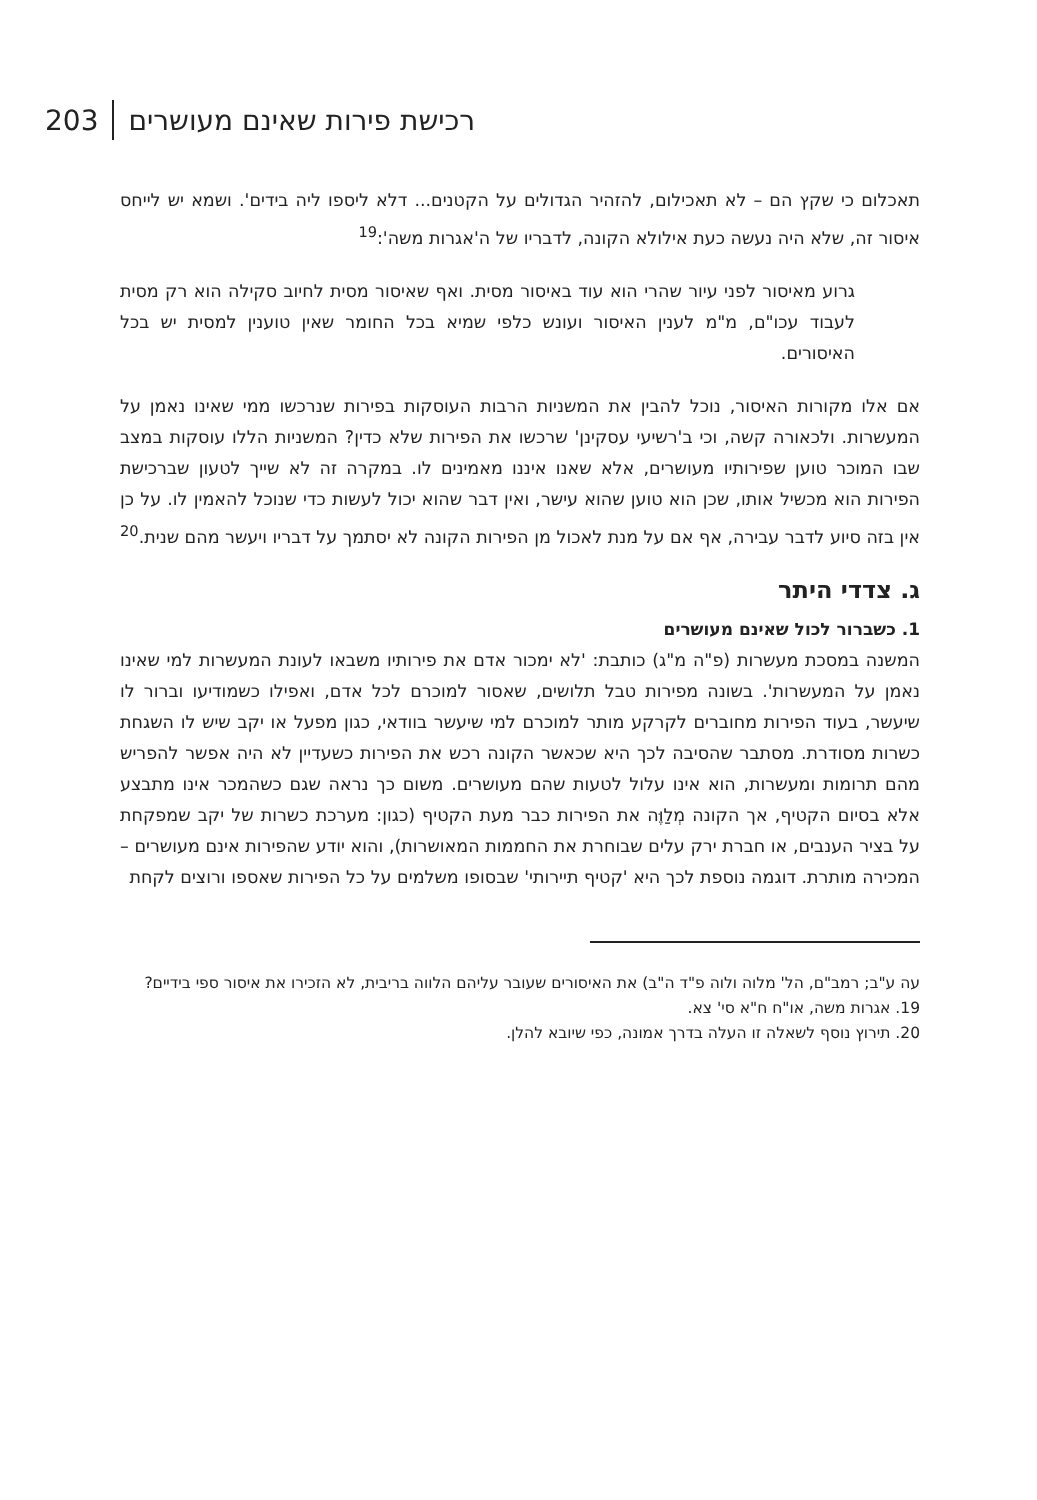203 רכישת פירות שאינם מעושרים
תאכלום כי שקץ הם – לא תאכילום, להזהיר הגדולים על הקטנים... דלא ליספו ליה בידים'. ושמא יש לייחס איסור זה, שלא היה נעשה כעת אילולא הקונה, לדבריו של ה'אגרות משה':<sup>19</sup>
גרוע מאיסור לפני עיור שהרי הוא עוד באיסור מסית. ואף שאיסור מסית לחיוב סקילה הוא רק מסית לעבוד עכו"ם, מ"מ לענין האיסור ועונש כלפי שמיא בכל החומר שאין טוענין למסית יש בכל האיסורים.
אם אלו מקורות האיסור, נוכל להבין את המשניות הרבות העוסקות בפירות שנרכשו ממי שאינו נאמן על המעשרות. ולכאורה קשה, וכי ב'רשיעי עסקינן' שרכשו את הפירות שלא כדין? המשניות הללו עוסקות במצב שבו המוכר טוען שפירותיו מעושרים, אלא שאנו איננו מאמינים לו. במקרה זה לא שייך לטעון שברכישת הפירות הוא מכשיל אותו, שכן הוא טוען שהוא עישר, ואין דבר שהוא יכול לעשות כדי שנוכל להאמין לו. על כן אין בזה סיוע לדבר עבירה, אף אם על מנת לאכול מן הפירות הקונה לא יסתמך על דבריו ויעשר מהם שנית.<sup>20</sup>
ג. צדדי היתר
1. כשברור לכול שאינם מעושרים
המשנה במסכת מעשרות (פ"ה מ"ג) כותבת: 'לא ימכור אדם את פירותיו משבאו לעונת המעשרות למי שאינו נאמן על המעשרות'. בשונה מפירות טבל תלושים, שאסור למוכרם לכל אדם, ואפילו כשמודיעו וברור לו שיעשר, בעוד הפירות מחוברים לקרקע מותר למוכרם למי שיעשר בוודאי, כגון מפעל או יקב שיש לו השגחת כשרות מסודרת. מסתבר שהסיבה לכך היא שכאשר הקונה רכש את הפירות כשעדיין לא היה אפשר להפריש מהם תרומות ומעשרות, הוא אינו עלול לטעות שהם מעושרים. משום כך נראה שגם כשהמכר אינו מתבצע אלא בסיום הקטיף, אך הקונה מְלַוֶּה את הפירות כבר מעת הקטיף (כגון: מערכת כשרות של יקב שמפקחת על בציר הענבים, או חברת ירק עלים שבוחרת את החממות המאושרות), והוא יודע שהפירות אינם מעושרים – המכירה מותרת. דוגמה נוספת לכך היא 'קטיף תיירותי' שבסופו משלמים על כל הפירות שאספו ורוצים לקחת
עה ע"ב; רמב"ם, הל' מלוה ולוה פ"ד ה"ב) את האיסורים שעובר עליהם הלווה בריבית, לא הזכירו את איסור ספי בידיים?
19. אגרות משה, או"ח ח"א סי' צא.
20. תירוץ נוסף לשאלה זו העלה בדרך אמונה, כפי שיובא להלן.